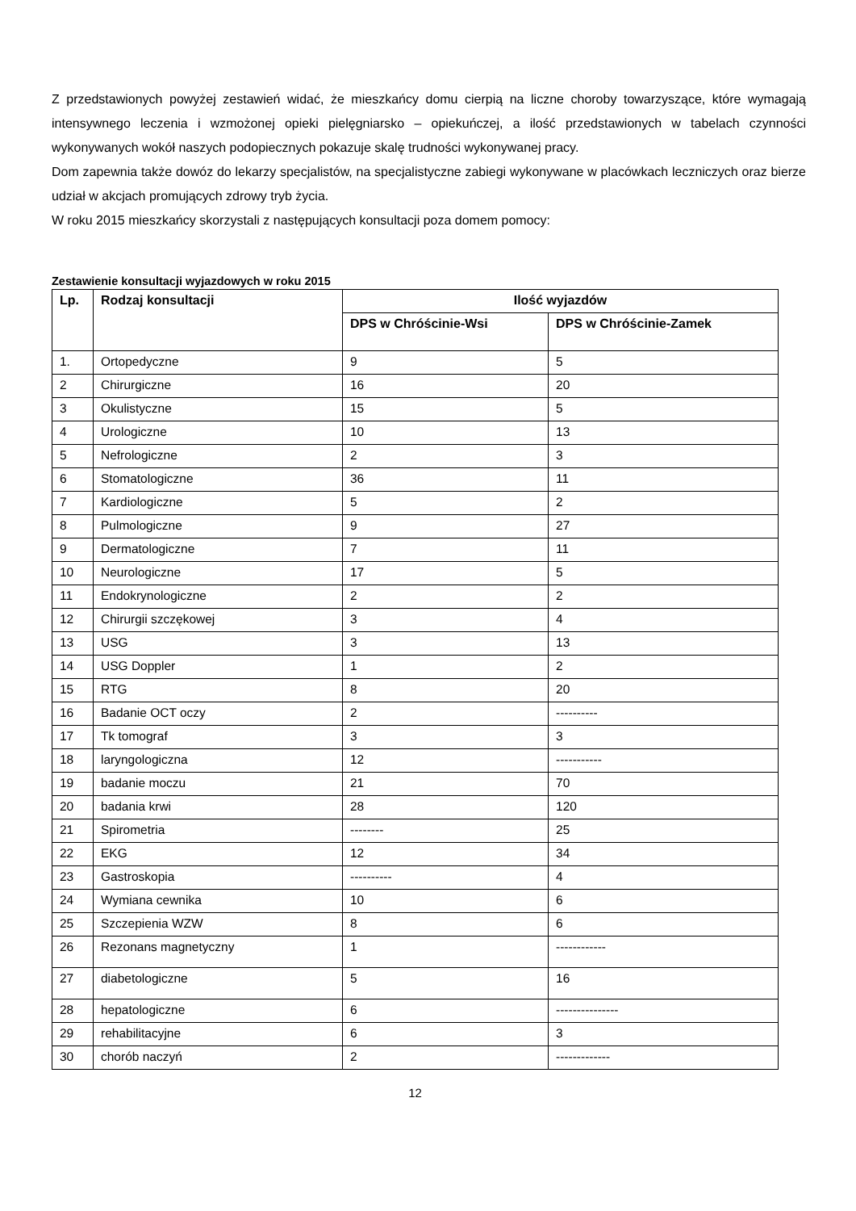Z przedstawionych powyżej zestawień widać, że mieszkańcy domu cierpią na liczne choroby towarzyszące, które wymagają intensywnego leczenia i wzmożonej opieki pielęgniarsko – opiekuńczej, a ilość przedstawionych w tabelach czynności wykonywanych wokół naszych podopiecznych pokazuje skalę trudności wykonywanej pracy.
Dom zapewnia także dowóz do lekarzy specjalistów, na specjalistyczne zabiegi wykonywane w placówkach leczniczych oraz bierze udział w akcjach promujących zdrowy tryb życia.
W roku 2015 mieszkańcy skorzystali z następujących konsultacji poza domem pomocy:
Zestawienie konsultacji wyjazdowych w roku 2015
| Lp. | Rodzaj konsultacji | Ilość wyjazdów | |
| --- | --- | --- | --- |
| | | DPS w Chróścinie-Wsi | DPS w Chróścinie-Zamek |
| 1. | Ortopedyczne | 9 | 5 |
| 2 | Chirurgiczne | 16 | 20 |
| 3 | Okulistyczne | 15 | 5 |
| 4 | Urologiczne | 10 | 13 |
| 5 | Nefrologiczne | 2 | 3 |
| 6 | Stomatologiczne | 36 | 11 |
| 7 | Kardiologiczne | 5 | 2 |
| 8 | Pulmologiczne | 9 | 27 |
| 9 | Dermatologiczne | 7 | 11 |
| 10 | Neurologiczne | 17 | 5 |
| 11 | Endokrynologiczne | 2 | 2 |
| 12 | Chirurgii szczękowej | 3 | 4 |
| 13 | USG | 3 | 13 |
| 14 | USG Doppler | 1 | 2 |
| 15 | RTG | 8 | 20 |
| 16 | Badanie OCT oczy | 2 | ---------- |
| 17 | Tk tomograf | 3 | 3 |
| 18 | laryngologiczna | 12 | ----------- |
| 19 | badanie moczu | 21 | 70 |
| 20 | badania krwi | 28 | 120 |
| 21 | Spirometria | -------- | 25 |
| 22 | EKG | 12 | 34 |
| 23 | Gastroskopia | ---------- | 4 |
| 24 | Wymiana cewnika | 10 | 6 |
| 25 | Szczepienia WZW | 8 | 6 |
| 26 | Rezonans magnetyczny | 1 | ------------ |
| 27 | diabetologiczne | 5 | 16 |
| 28 | hepatologiczne | 6 | --------------- |
| 29 | rehabilitacyjne | 6 | 3 |
| 30 | chorób naczyń | 2 | ------------- |
12